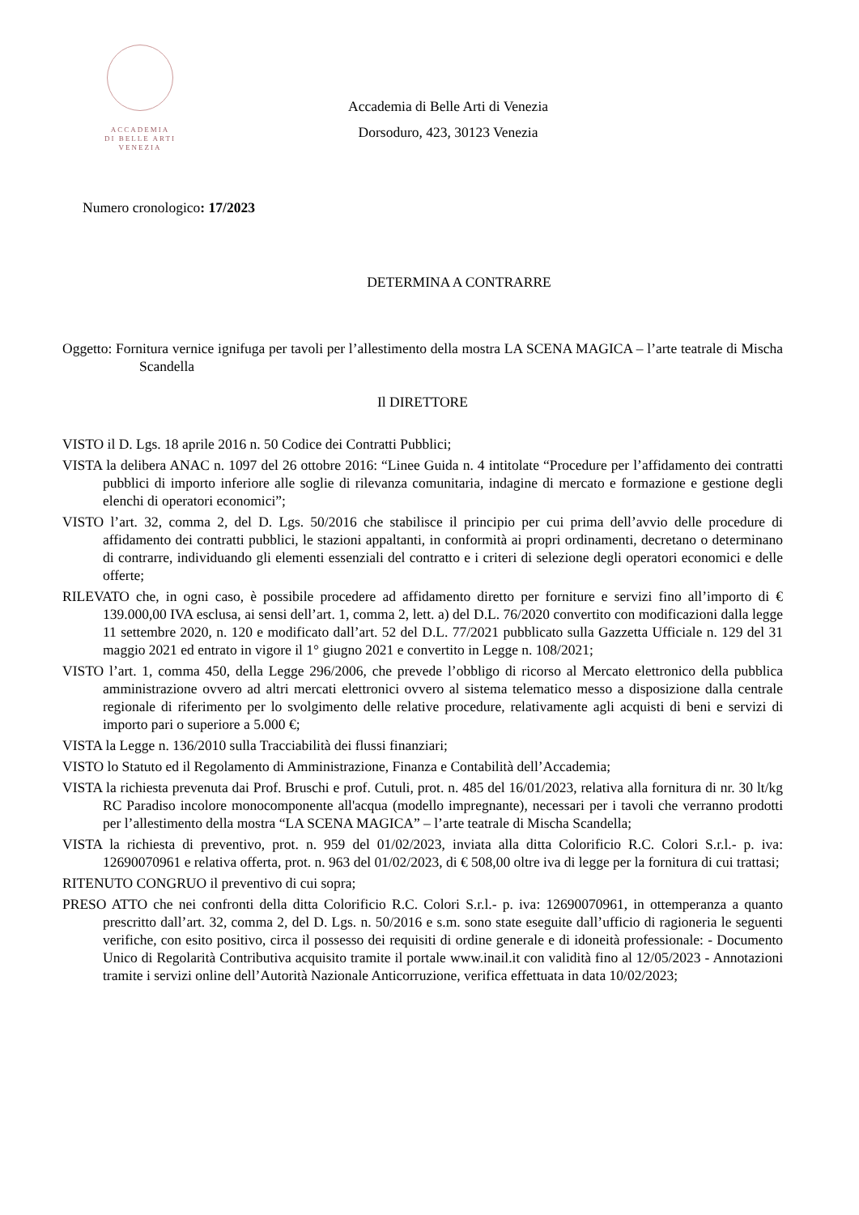ACCADEMIA
DI BELLE ARTI
VENEZIA
Accademia di Belle Arti di Venezia
Dorsoduro, 423, 30123 Venezia
Numero cronologico: 17/2023
DETERMINA A CONTRARRE
Oggetto: Fornitura vernice ignifuga per tavoli per l’allestimento della mostra LA SCENA MAGICA – l’arte teatrale di Mischa Scandella
Il DIRETTORE
VISTO il D. Lgs. 18 aprile 2016 n. 50 Codice dei Contratti Pubblici;
VISTA la delibera ANAC n. 1097 del 26 ottobre 2016: “Linee Guida n. 4 intitolate “Procedure per l’affidamento dei contratti pubblici di importo inferiore alle soglie di rilevanza comunitaria, indagine di mercato e formazione e gestione degli elenchi di operatori economici”;
VISTO l’art. 32, comma 2, del D. Lgs. 50/2016 che stabilisce il principio per cui prima dell’avvio delle procedure di affidamento dei contratti pubblici, le stazioni appaltanti, in conformità ai propri ordinamenti, decretano o determinano di contrarre, individuando gli elementi essenziali del contratto e i criteri di selezione degli operatori economici e delle offerte;
RILEVATO che, in ogni caso, è possibile procedere ad affidamento diretto per forniture e servizi fino all’importo di € 139.000,00 IVA esclusa, ai sensi dell’art. 1, comma 2, lett. a) del D.L. 76/2020 convertito con modificazioni dalla legge 11 settembre 2020, n. 120 e modificato dall’art. 52 del D.L. 77/2021 pubblicato sulla Gazzetta Ufficiale n. 129 del 31 maggio 2021 ed entrato in vigore il 1° giugno 2021 e convertito in Legge n. 108/2021;
VISTO l’art. 1, comma 450, della Legge 296/2006, che prevede l’obbligo di ricorso al Mercato elettronico della pubblica amministrazione ovvero ad altri mercati elettronici ovvero al sistema telematico messo a disposizione dalla centrale regionale di riferimento per lo svolgimento delle relative procedure, relativamente agli acquisti di beni e servizi di importo pari o superiore a 5.000 €;
VISTA la Legge n. 136/2010 sulla Tracciabilità dei flussi finanziari;
VISTO lo Statuto ed il Regolamento di Amministrazione, Finanza e Contabilità dell’Accademia;
VISTA la richiesta prevenuta dai Prof. Bruschi e prof. Cutuli, prot. n. 485 del 16/01/2023, relativa alla fornitura di nr. 30 lt/kg RC Paradiso incolore monocomponente all'acqua (modello impregnante), necessari per i tavoli che verranno prodotti per l’allestimento della mostra “LA SCENA MAGICA” – l’arte teatrale di Mischa Scandella;
VISTA la richiesta di preventivo, prot. n. 959 del 01/02/2023, inviata alla ditta Colorificio R.C. Colori S.r.l.- p. iva: 12690070961 e relativa offerta, prot. n. 963 del 01/02/2023, di € 508,00 oltre iva di legge per la fornitura di cui trattasi;
RITENUTO CONGRUO il preventivo di cui sopra;
PRESO ATTO che nei confronti della ditta Colorificio R.C. Colori S.r.l.- p. iva: 12690070961, in ottemperanza a quanto prescritto dall’art. 32, comma 2, del D. Lgs. n. 50/2016 e s.m. sono state eseguite dall’ufficio di ragioneria le seguenti verifiche, con esito positivo, circa il possesso dei requisiti di ordine generale e di idoneità professionale: - Documento Unico di Regolarità Contributiva acquisito tramite il portale www.inail.it con validità fino al 12/05/2023 - Annotazioni tramite i servizi online dell’Autorità Nazionale Anticorruzione, verifica effettuata in data 10/02/2023;